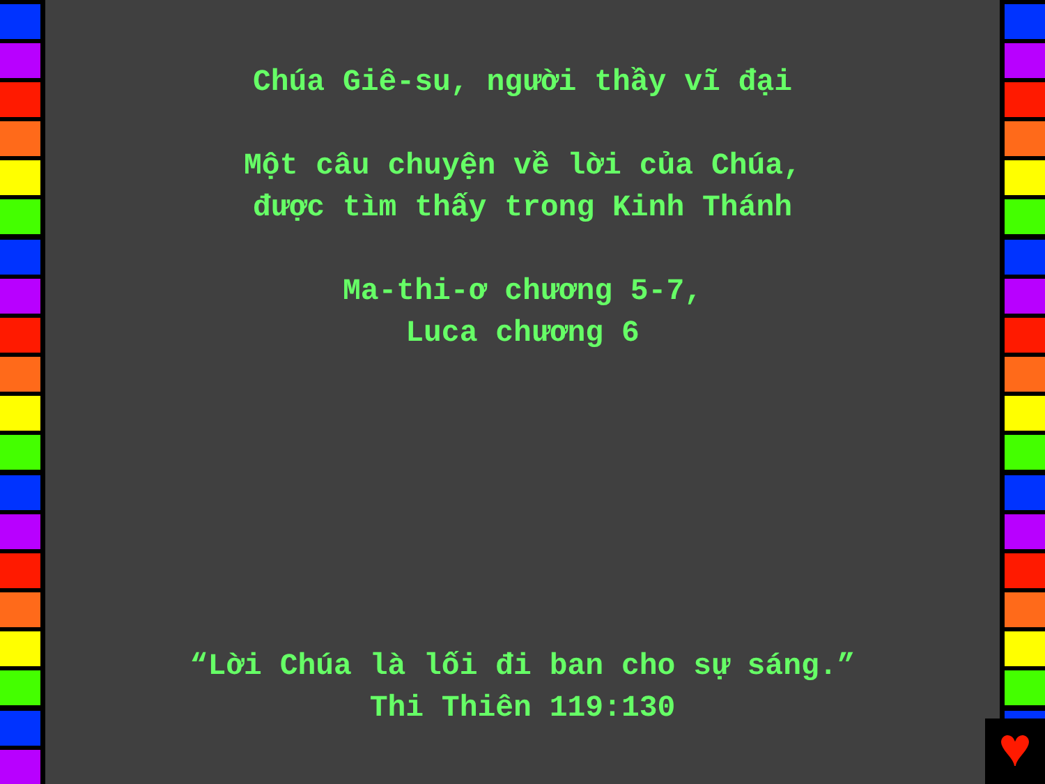Chúa Giê-su, người thầy vĩ đại
Một câu chuyện về lời của Chúa,
được tìm thấy trong Kinh Thánh
Ma-thi-ơ chương 5-7,
Luca chương 6
“Lời Chúa là lối đi ban cho sự sáng.”
Thi Thiên 119:130
♥